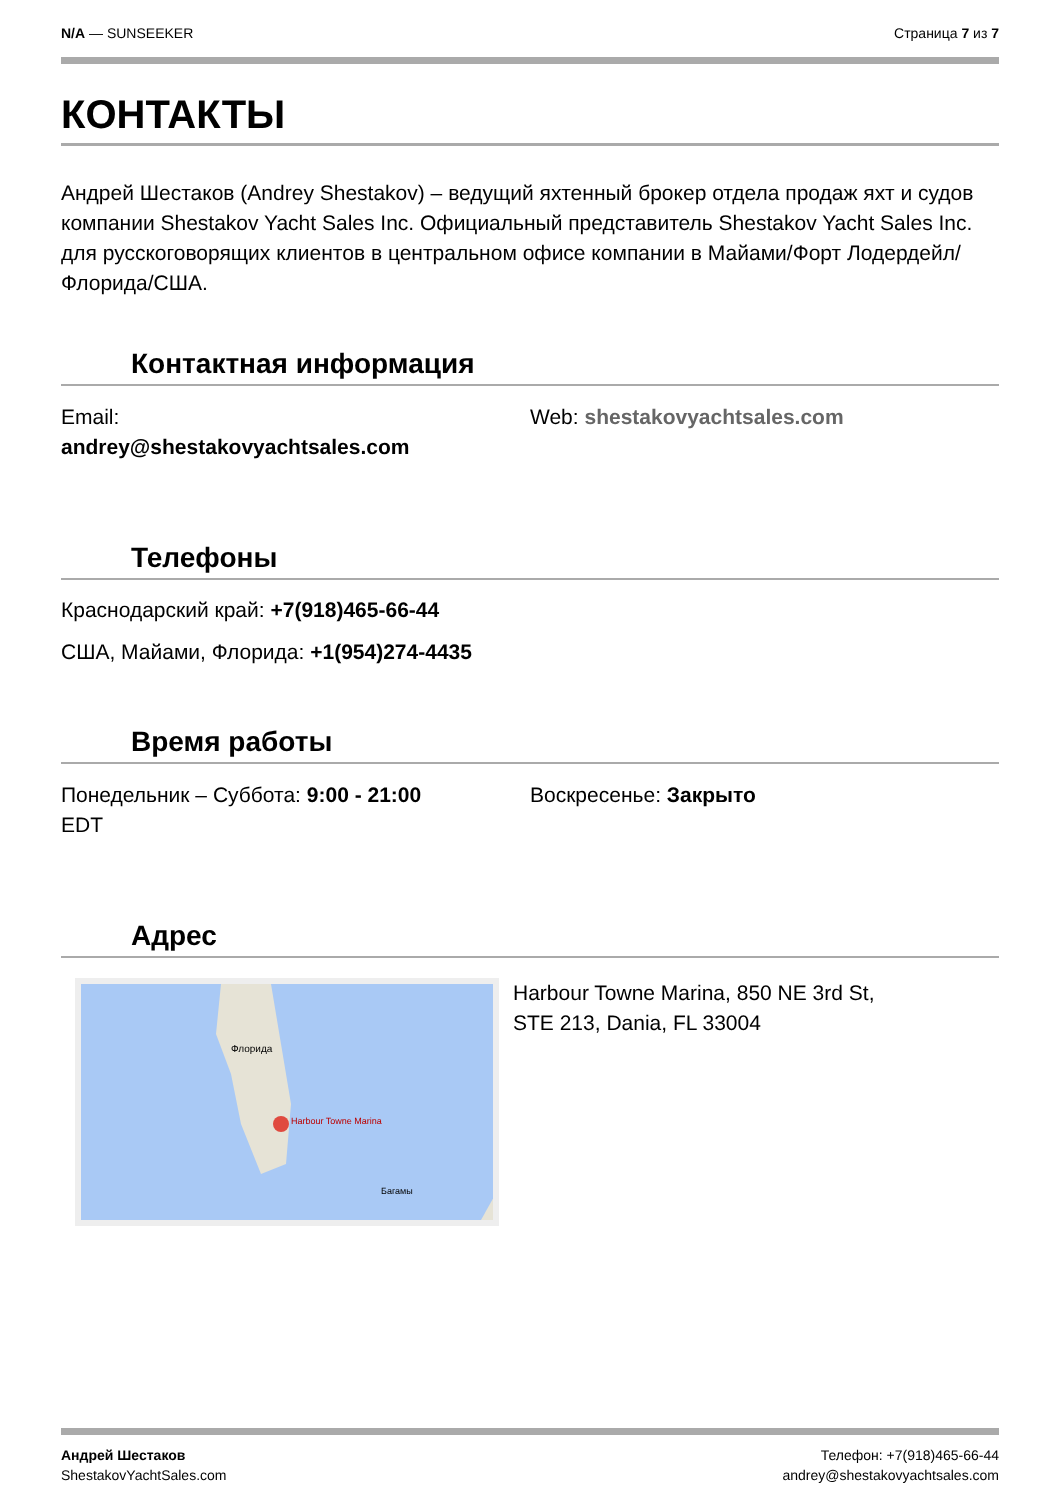N/A — SUNSEEKER Страница 7 из 7
КОНТАКТЫ
Андрей Шестаков (Andrey Shestakov) – ведущий яхтенный брокер отдела продаж яхт и судов компании Shestakov Yacht Sales Inc. Официальный представитель Shestakov Yacht Sales Inc. для русскоговорящих клиентов в центральном офисе компании в Майами/Форт Лодердейл/Флорида/США.
Контактная информация
Email:
andrey@shestakovyachtsales.com
Web: shestakovyachtsales.com
Телефоны
Краснодарский край: +7(918)465-66-44
США, Майами, Флорида: +1(954)274-4435
Время работы
Понедельник – Суббота: 9:00 - 21:00
EDT
Воскресенье: Закрыто
Адрес
Harbour Towne Marina
Флорида
Багамы
Harbour Towne Marina, 850 NE 3rd St,
STE 213, Dania, FL 33004
Андрей Шестаков
ShestakovYachtSales.com
Телефон: +7(918)465-66-44
andrey@shestakovyachtsales.com